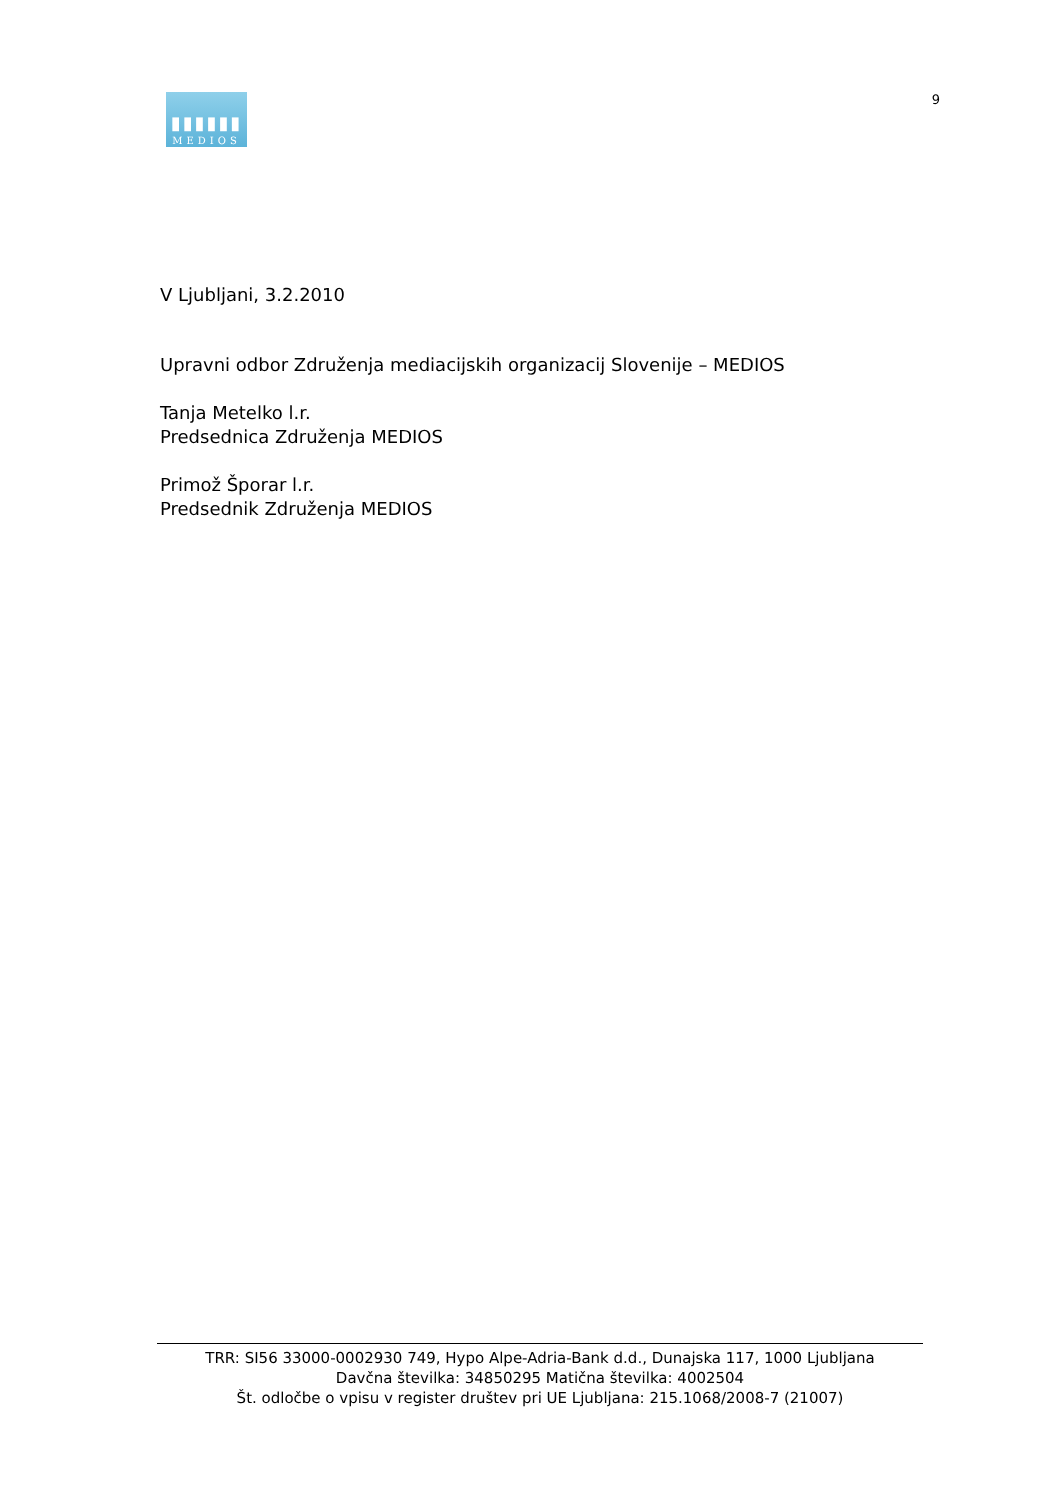▮▮▮▮▮▮
MEDIOS
9
V Ljubljani, 3.2.2010
Upravni odbor Združenja mediacijskih organizacij Slovenije – MEDIOS
Tanja Metelko l.r.
Predsednica Združenja MEDIOS
Primož Šporar l.r.
Predsednik Združenja MEDIOS
TRR: SI56 33000-0002930 749, Hypo Alpe-Adria-Bank d.d., Dunajska 117, 1000 Ljubljana
Davčna številka: 34850295 Matična številka: 4002504
Št. odločbe o vpisu v register društev pri UE Ljubljana: 215.1068/2008-7 (21007)